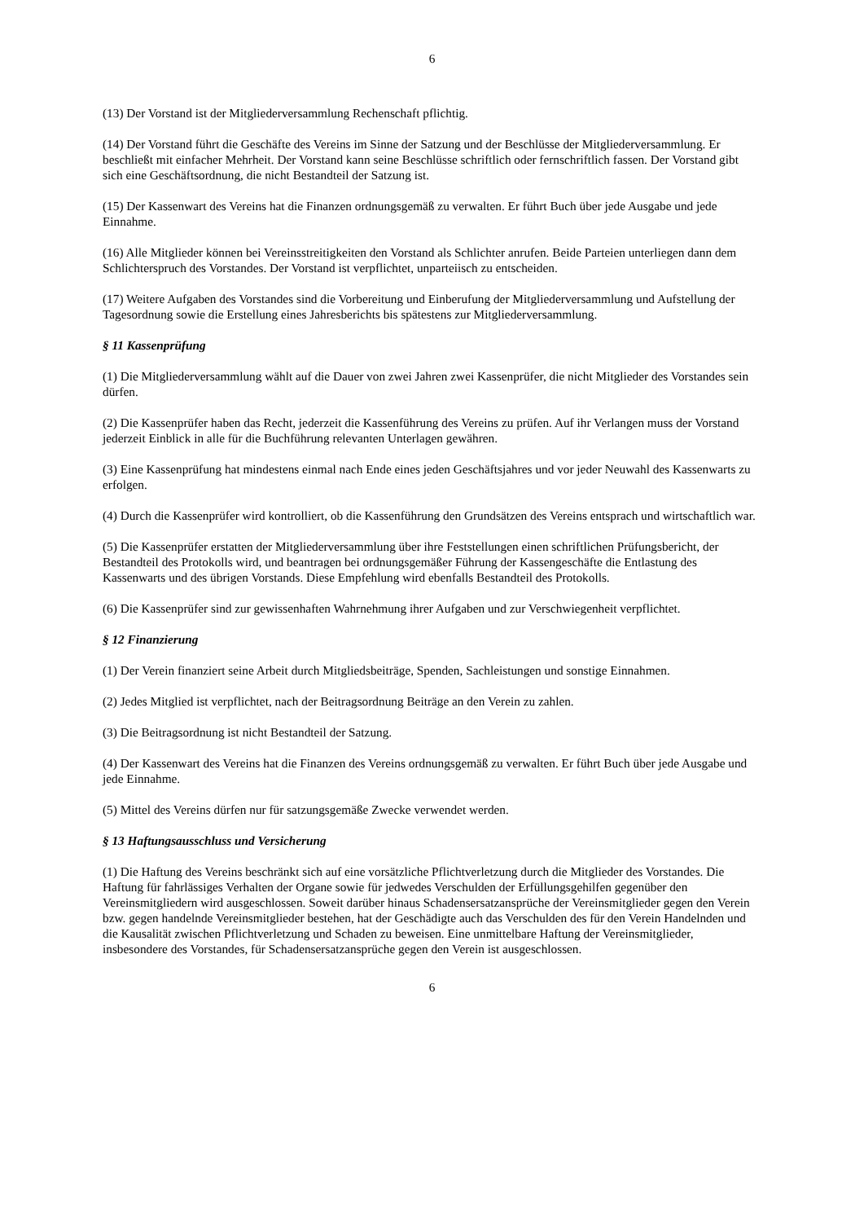6
(13) Der Vorstand ist der Mitgliederversammlung Rechenschaft pflichtig.
(14) Der Vorstand führt die Geschäfte des Vereins im Sinne der Satzung und der Beschlüsse der Mitgliederversammlung. Er beschließt mit einfacher Mehrheit. Der Vorstand kann seine Beschlüsse schriftlich oder fernschriftlich fassen. Der Vorstand gibt sich eine Geschäftsordnung, die nicht Bestandteil der Satzung ist.
(15) Der Kassenwart des Vereins hat die Finanzen ordnungsgemäß zu verwalten. Er führt Buch über jede Ausgabe und jede Einnahme.
(16) Alle Mitglieder können bei Vereinsstreitigkeiten den Vorstand als Schlichter anrufen. Beide Parteien unterliegen dann dem Schlichterspruch des Vorstandes. Der Vorstand ist verpflichtet, unparteiisch zu entscheiden.
(17) Weitere Aufgaben des Vorstandes sind die Vorbereitung und Einberufung der Mitgliederversammlung und Aufstellung der Tagesordnung sowie die Erstellung eines Jahresberichts bis spätestens zur Mitgliederversammlung.
§ 11 Kassenprüfung
(1) Die Mitgliederversammlung wählt auf die Dauer von zwei Jahren zwei Kassenprüfer, die nicht Mitglieder des Vorstandes sein dürfen.
(2) Die Kassenprüfer haben das Recht, jederzeit die Kassenführung des Vereins zu prüfen. Auf ihr Verlangen muss der Vorstand jederzeit Einblick in alle für die Buchführung relevanten Unterlagen gewähren.
(3) Eine Kassenprüfung hat mindestens einmal nach Ende eines jeden Geschäftsjahres und vor jeder Neuwahl des Kassenwarts zu erfolgen.
(4) Durch die Kassenprüfer wird kontrolliert, ob die Kassenführung den Grundsätzen des Vereins entsprach und wirtschaftlich war.
(5) Die Kassenprüfer erstatten der Mitgliederversammlung über ihre Feststellungen einen schriftlichen Prüfungsbericht, der Bestandteil des Protokolls wird, und beantragen bei ordnungsgemäßer Führung der Kassengeschäfte die Entlastung des Kassenwarts und des übrigen Vorstands. Diese Empfehlung wird ebenfalls Bestandteil des Protokolls.
(6) Die Kassenprüfer sind zur gewissenhaften Wahrnehmung ihrer Aufgaben und zur Verschwiegenheit verpflichtet.
§ 12 Finanzierung
(1) Der Verein finanziert seine Arbeit durch Mitgliedsbeiträge, Spenden, Sachleistungen und sonstige Einnahmen.
(2) Jedes Mitglied ist verpflichtet, nach der Beitragsordnung Beiträge an den Verein zu zahlen.
(3) Die Beitragsordnung ist nicht Bestandteil der Satzung.
(4) Der Kassenwart des Vereins hat die Finanzen des Vereins ordnungsgemäß zu verwalten. Er führt Buch über jede Ausgabe und jede Einnahme.
(5) Mittel des Vereins dürfen nur für satzungsgemäße Zwecke verwendet werden.
§ 13 Haftungsausschluss und Versicherung
(1) Die Haftung des Vereins beschränkt sich auf eine vorsätzliche Pflichtverletzung durch die Mitglieder des Vorstandes. Die Haftung für fahrlässiges Verhalten der Organe sowie für jedwedes Verschulden der Erfüllungsgehilfen gegenüber den Vereinsmitgliedern wird ausgeschlossen. Soweit darüber hinaus Schadensersatzansprüche der Vereinsmitglieder gegen den Verein bzw. gegen handelnde Vereinsmitglieder bestehen, hat der Geschädigte auch das Verschulden des für den Verein Handelnden und die Kausalität zwischen Pflichtverletzung und Schaden zu beweisen. Eine unmittelbare Haftung der Vereinsmitglieder, insbesondere des Vorstandes, für Schadensersatzansprüche gegen den Verein ist ausgeschlossen.
6